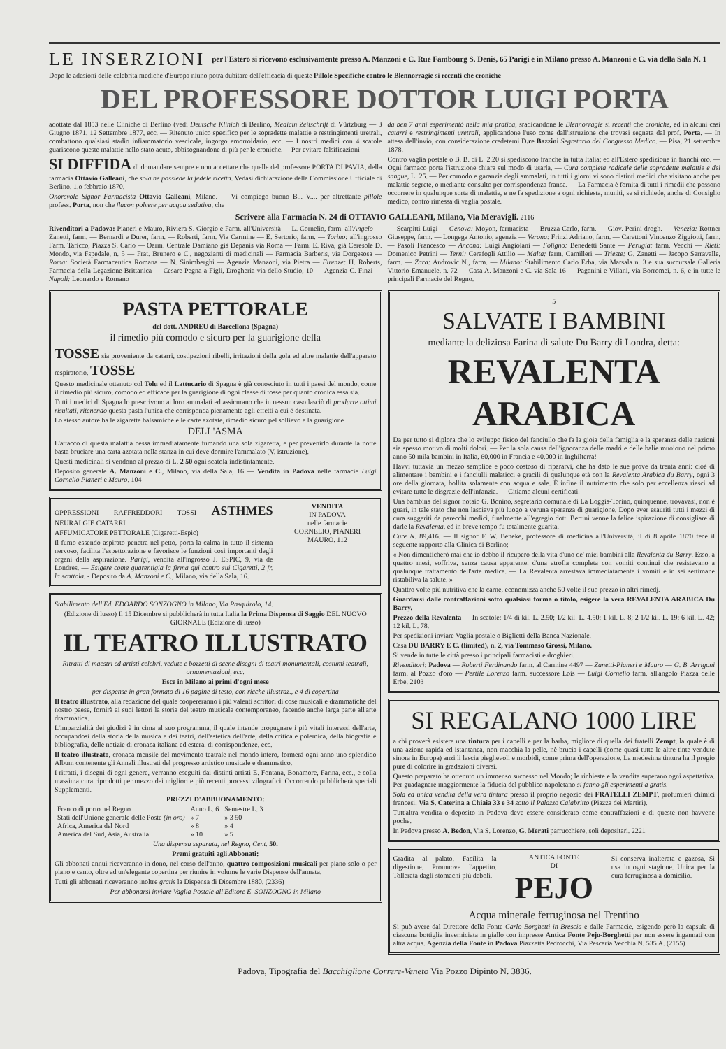LE INSERZIONI
per l'Estero si ricevono esclusivamente presso A. Manzoni e C. Rue Fambourg S. Denis, 65 Parigi e in Milano presso A. Manzoni e C. via della Sala N. 1
Dopo le adesioni delle celebrità mediche d'Europa niuno potrà dubitare dell'efficacia di queste Pillole Specifiche contro le Blennorragie si recenti che croniche
DEL PROFESSORE DOTTOR LUIGI PORTA
adottate dal 1853 nelle Cliniche di Berlino (vedi Deutsche Klinich di Berlino, Medicin Zeitschrift di Vürtzburg — 3 Giugno 1871, 12 Settembre 1877, ecc. — Ritenuto unico specifico per le sopradette malattie e restringimenti uretrali, combattono qualsiasi stadio infiammatorio vescicale, ingorgo emorroidario, ecc. — I nostri medici con 4 scatole guariscono queste malattie nello stato acuto, abbisognandone di più per le croniche.— Per evitare falsificazioni
SI DIFFIDA di domandare sempre e non accettare che quelle del professore PORTA DI PAVIA, della farmacia Ottavio Galleani, che sola ne possiede la fedele ricetta. Vedasi dichiarazione della Commissione Ufficiale di Berlino, 1.o febbraio 1870.
Onorevole Signor Farmacista Ottavio Galleani, Milano. — Vi compiego buono B... V.... per altrettante pillole profess. Porta, non che flacon polvere per acqua sedativa, che
da ben 7 anni esperimentò nella mia pratica, sradicandone le Blennorragie si recenti che croniche, ed in alcuni casi catarri e restringimenti uretrali, applicandone l'uso come dall'istruzione che trovasi segnata dal prof. Porta. — In attesa dell'invio, con considerazione credetemi D.re Bazzini Segretario del Congresso Medico. — Pisa, 21 settembre 1878.
Contro vaglia postale o B. B. di L. 2.20 si spediscono franche in tutta Italia; ed all'Estero spedizione in franchi oro. — Ogni farmaco porta l'istruzione chiara sul modo di usarla. — Cura completa radicale delle sopradette malattie e del sangue, L. 25. — Per comodo e garanzia degli ammalati, in tutti i giorni vi sono distinti medici che visitano anche per malattie segrete, o mediante consulto per corrispondenza franca. — La Farmacia è fornita di tutti i rimedii che possono occorrere in qualunque sorta di malattie, e ne fa spedizione a ogni richiesta, muniti, se si richiede, anche di Consiglio medico, contro rimessa di vaglia postale.
Scrivere alla Farmacia N. 24 di OTTAVIO GALLEANI, Milano, Via Meravigli. 2116
Rivenditori a Padova: Pianeri e Mauro, Riviera S. Giorgio e Farm. all'Università — L. Cornelio, farm. all'Angelo — Zanetti, farm. — Bernardi e Durer, farm. — Roberti, farm. Via Carmine — E. Sertorio, farm. — Torino: all'ingrosso Farm. Taricco, Piazza S. Carlo — Oarm. Centrale Damiano già Depanis via Roma — Farm. E. Riva, già Ceresole D. Mondo, via Fspedale, n. 5 — Frat. Brunero e C., negozianti di medicinali — Farmacia Barberis, via Dorgesosa — Roma: Società Farmaceutica Romana — N. Sinimberghi — Agenzia Manzoni, via Pietra — Firenze: H. Roberts, Farmacia della Legazione Brittanica — Cesare Pegna a Figli, Drogheria via dello Studio, 10 — Agenzia C. Finzi — Napoli: Leonardo e Romano
— Scarpitti Luigi — Genova: Moyon, farmacista — Bruzza Carlo, farm. — Giov. Perini drogh. — Venezia: Rottner Giuseppe, farm. — Longega Antonio, agenzia — Verona: Frinzi Adriano, farm. — Carettoni Vincenzo Ziggiotti, farm. — Pasoli Francesco — Ancona: Luigi Angiolani — Foligno: Benedetti Sante — Perugia: farm. Vecchi — Rieti: Domenico Petrini — Terni: Cerafogli Attilio — Malta: farm. Camilleri — Trieste: G. Zanetti — Jacopo Serravalle, farm. — Zara: Androvic N., farm. — Milano: Stabilimento Carlo Erba, via Marsala n. 3 e sua succursale Galleria Vittorio Emanuele, n. 72 — Casa A. Manzoni e C. via Sala 16 — Paganini e Villani, via Borromei, n. 6, e in tutte le principali Farmacie del Regno.
PASTA PETTORALE
del dott. ANDREU di Barcellona (Spagna)
il rimedio più comodo e sicuro per la guarigione della
TOSSE sia proveniente da catarri, costipazioni ribelli, irritazioni della gola ed altre malattie dell'apparato respiratorio. TOSSE
Questo medicinale ottenuto col Tolu ed il Lattucario di Spagna è già conosciuto in tutti i paesi del mondo, come il rimedio più sicuro, comodo ed efficace per la guarigione di ogni classe di tosse per quanto cronica essa sia.
Tutti i medici di Spagna lo prescrivono ai loro ammalati ed assicurano che in nessun caso lasciò di produrre ottimi risultati, ritenendo questa pasta l'unica che corrisponda pienamente agli effetti a cui è destinata.
Lo stesso autore ha le zigarette balsamiche e le carte azotate, rimedio sicuro pel sollievo e la guarigione
DELL'ASMA
L'attacco di questa malattia cessa immediatamente fumando una sola zigaretta, e per prevenirlo durante la notte basta bruciare una carta azotata nella stanza in cui deve dormire l'ammalato (V. istruzione).
Questi medicinali si vendono al prezzo di L. 2 50 ogni scatola indistintamente.
Deposito generale A. Manzoni e C., Milano, via della Sala, 16 — Vendita in Padova nelle farmacie Luigi Cornelio Pianeri e Mauro. 104
OPPRESSIONI RAFFREDDORI TOSSI ASTHMES NEURALGIE CATARRI
AFFUMICATORE PETTORALE (Cigaretti-Espic)
Il fumo essendo aspirato penetra nel petto, porta la calma in tutto il sistema nervoso, facilita l'espettorazione e favorisce le funzioni così importanti degli organi della aspirazione. Parigi, vendita all'ingrosso J. ESPIC, 9, via de Londres. — Esigere come guarentigia la firma qui contro sui Cigaretti. 2 fr. la scattola. - Deposito da A. Manzoni e C., Milano, via della Sala, 16.
VENDITA
IN PADOVA
nelle farmacie
CORNELIO, PIANERI
MAURO. 112
Stabilimento dell'Ed. EDOARDO SONZOGNO in Milano, Via Pasquirolo, 14.
(Edizione di lusso) Il 15 Dicembre si pubblicherà in tutta Italia la Prima Dispensa di Saggio DEL NUOVO GIORNALE (Edizione di lusso)
IL TEATRO ILLUSTRATO
Ritratti di maestri ed artisti celebri, vedute e bozzetti di scene disegni di teatri monumentali, costumi teatrali, ornamentazioni, ecc.
Esce in Milano ai primi d'ogni mese
per dispense in gran formato di 16 pagine di testo, con ricche illustraz., e 4 di copertina
Il teatro illustrato, alla redazione del quale coopereranno i più valenti scrittori di cose musicali e drammatiche del nostro paese, fornirà ai suoi lettori la storia del teatro musicale contemporaneo, facendo anche larga parte all'arte drammatica.
L'imparzialità dei giudizi è in cima al suo programma, il quale intende propugnare i più vitali interessi dell'arte, occupandosi della storia della musica e dei teatri, dell'estetica dell'arte, della critica e polemica, della biografia e bibliografia, delle notizie di cronaca italiana ed estera, di corrispondenze, ecc.
Il teatro illustrato, cronaca mensile del movimento teatrale nel mondo intero, formerà ogni anno uno splendido Album contenente gli Annali illustrati del progresso artistico musicale e drammatico.
I ritratti, i disegni di ogni genere, verranno eseguiti dai distinti artisti E. Fontana, Bonamore, Farina, ecc., e colla massima cura riprodotti per mezzo dei migliori e più recenti processi zilografici. Occorrendo pubblicherà speciali Supplementi.
PREZZI D'ABBUONAMENTO:
| Franco di porto nel Regno | Anno L. 6 | Semestre L. 3 |
| Stati dell'Unione generale delle Poste (in oro) | » 7 | » 3 50 |
| Africa, America del Nord | » 8 | » 4 |
| America del Sud, Asia, Australia | » 10 | » 5 |
Una dispensa separata, nel Regno, Cent. 50.
Premi gratuiti agli Abbonati:
Gli abbonati annui riceveranno in dono, nel corso dell'anno, quattro composizioni musicali per piano solo o per piano e canto, oltre ad un'elegante copertina per riunire in volume le varie Dispense dell'annata.
Tutti gli abbonati riceveranno inoltre gratis la Dispensa di Dicembre 1880. (2336)
Per abbonarsi inviare Vaglia Postale all'Editore E. SONZOGNO in Milano
5
SALVATE I BAMBINI
mediante la deliziosa Farina di salute Du Barry di Londra, detta:
REVALENTA ARABICA
Da per tutto si diplora che lo sviluppo fisico del fanciullo che fa la gioia della famiglia e la speranza delle nazioni sia spesso motivo di molti dolori. — Per la sola causa dell'ignoranza delle madri e delle balie muoiono nel primo anno 50 mila bambini in Italia, 60,000 in Francia e 40,000 in Inghilterra!
Havvi tuttavia un mezzo semplice e poco costoso di ripararvi, che ha dato le sue prove da trenta anni: cioè di alimentare i bambini e i fanciulli malaticci e gracili di qualunque età con la Revalenta Arabica du Barry, ogni 3 ore della giornata, bollita solamente con acqua e sale. È infine il nutrimento che solo per eccellenza riesci ad evitare tutte le disgrazie dell'infanzia. — Citiamo alcuni certificati.
Una bambina del signor notaio G. Bonino, segretario comunale di La Loggia-Torino, quinquenne, trovavasi, non è guari, in tale stato che non lasciava più luogo a veruna speranza di guarigione. Dopo aver esauriti tutti i mezzi di cura suggeriti da parecchi medici, finalmente all'egregio dott. Bertini venne la felice ispirazione di consigliare di darle la Revalenta, ed in breve tempo fu totalmente guarita.
Cure N. 89,416. — Il signor F. W. Beneke, professore di medicina all'Università, il di 8 aprile 1870 fece il seguente rapporto alla Clinica di Berlino:
« Non dimenticherò mai che io debbo il ricupero della vita d'uno de' miei bambini alla Revalenta du Barry. Esso, a quattro mesi, soffriva, senza causa apparente, d'una atrofia completa con vomiti continui che resistevano a qualunque trattamento dell'arte medica. — La Revalenta arrestava immediatamente i vomiti e in sei settimane ristabiliva la salute. »
Quattro volte più nutritiva che la carne, economizza anche 50 volte il suo prezzo in altri rimedj.
Guardarsi dalle contraffazioni sotto qualsiasi forma o titolo, esigere la vera REVALENTA ARABICA Du Barry.
Prezzo della Revalenta — In scatole: 1/4 di kil. L. 2.50; 1/2 kil. L. 4.50; 1 kil. L. 8; 2 1/2 kil. L. 19; 6 kil. L. 42; 12 kil. L. 78.
Per spedizioni inviare Vaglia postale o Biglietti della Banca Nazionale.
Casa DU BARRY E C. (limited), n. 2, via Tommaso Grossi, Milano.
Si vende in tutte le città presso i principali farmacisti e droghieri.
Rivenditori: Padova — Roberti Ferdinando farm. al Carmine 4497 — Zanetti-Pianeri e Mauro — G. B. Arrigoni farm. al Pozzo d'oro — Pertile Lorenzo farm. successore Lois — Luigi Cornelio farm. all'angolo Piazza delle Erbe. 2103
SI REGALANO 1000 LIRE
a chi proverà esistere una tintura per i capelli e per la barba, migliore di quella dei fratelli Zempt, la quale è di una azione rapida ed istantanea, non macchia la pelle, nè brucia i capelli (come quasi tutte le altre tinte vendute sinora in Europa) anzi li lascia pieghevoli e morbidi, come prima dell'operazione. La medesima tintura ha il pregio pure di colorire in gradazioni diversi.
Questo preparato ha ottenuto un immenso successo nel Mondo; le richieste e la vendita superano ogni aspettativa. Per guadagnare maggiormente la fiducia del pubblico napoletano si fanno gli esperimenti a gratis.
Sola ed unica vendita della vera tintura presso il proprio negozio dei FRATELLI ZEMPT, profumieri chimici francesi, Via S. Caterina a Chiaia 33 e 34 sotto il Palazzo Calabritto (Piazza dei Martiri).
Tutt'altra vendita o deposito in Padova deve essere considerato come contraffazioni e di queste non havvene poche.
In Padova presso A. Bedon, Via S. Lorenzo, G. Merati parrucchiere, soli depositari. 2221
Gradita al palato. Facilita la digestione. Promuove l'appetito. Tollerata dagli stomachi più deboli.
ANTICA FONTE
DI
PEJO
Si conserva inalterata e gazosa. Si usa in ogni stagione. Unica per la cura ferruginosa a domicilio.
Acqua minerale ferruginosa nel Trentino
Si può avere dal Direttore della Fonte Carlo Borghetti in Brescia e dalle Farmacie, esigendo però la capsula di ciascuna bottiglia inverniciata in giallo con impresse Antica Fonte Pejo-Borghetti per non essere ingannati con altra acqua. Agenzia della Fonte in Padova Piazzetta Pedrocchi, Via Pescaria Vecchia N. 535 A. (2155)
Padova, Tipografia del Bacchiglione Correre-Veneto Via Pozzo Dipinto N. 3836.